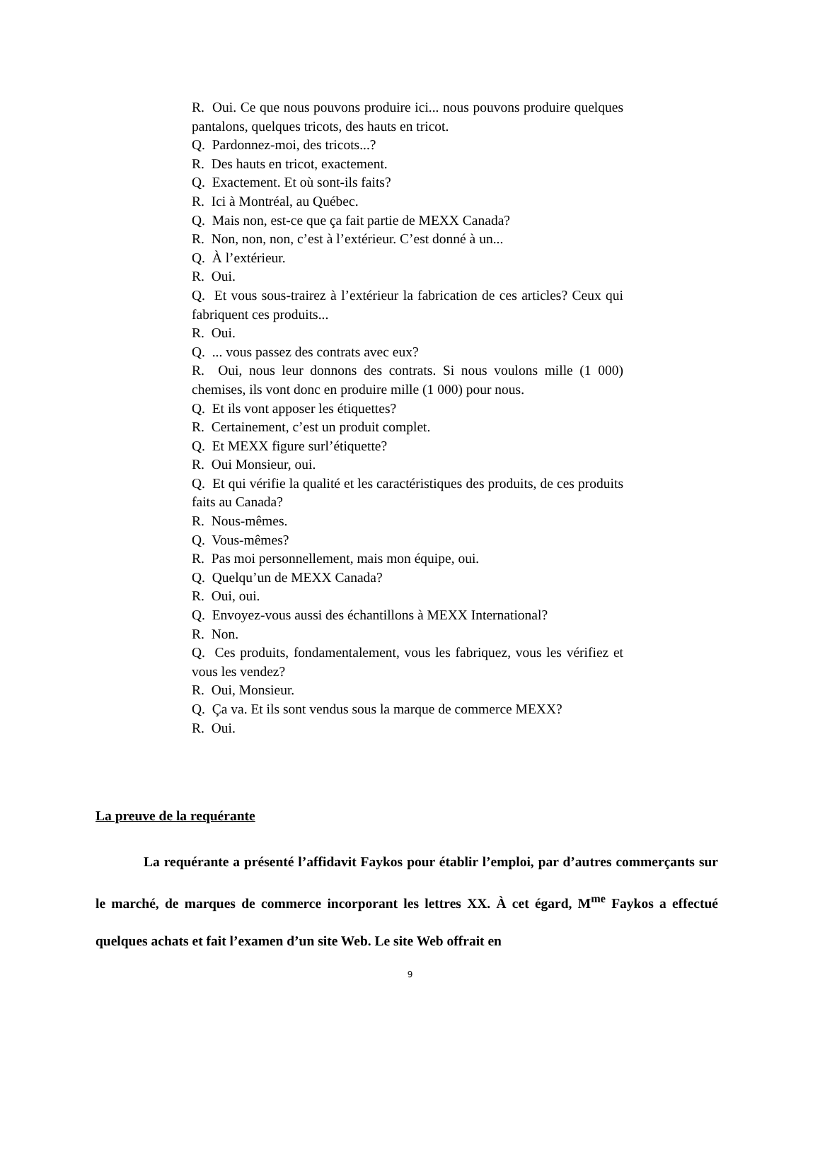R. Oui. Ce que nous pouvons produire ici... nous pouvons produire quelques pantalons, quelques tricots, des hauts en tricot.
Q. Pardonnez-moi, des tricots...?
R. Des hauts en tricot, exactement.
Q. Exactement. Et où sont-ils faits?
R. Ici à Montréal, au Québec.
Q. Mais non, est-ce que ça fait partie de MEXX Canada?
R. Non, non, non, c’est à l’extérieur. C’est donné à un...
Q. À l’extérieur.
R. Oui.
Q. Et vous sous-trairez à l’extérieur la fabrication de ces articles? Ceux qui fabriquent ces produits...
R. Oui.
Q. ... vous passez des contrats avec eux?
R. Oui, nous leur donnons des contrats. Si nous voulons mille (1 000) chemises, ils vont donc en produire mille (1 000) pour nous.
Q. Et ils vont apposer les étiquettes?
R. Certainement, c’est un produit complet.
Q. Et MEXX figure surl’étiquette?
R. Oui Monsieur, oui.
Q. Et qui vérifie la qualité et les caractéristiques des produits, de ces produits faits au Canada?
R. Nous-mêmes.
Q. Vous-mêmes?
R. Pas moi personnellement, mais mon équipe, oui.
Q. Quelqu’un de MEXX Canada?
R. Oui, oui.
Q. Envoyez-vous aussi des échantillons à MEXX International?
R. Non.
Q. Ces produits, fondamentalement, vous les fabriquez, vous les vérifiez et vous les vendez?
R. Oui, Monsieur.
Q. Ça va. Et ils sont vendus sous la marque de commerce MEXX?
R. Oui.
La preuve de la requérante
La requérante a présenté l’affidavit Faykos pour établir l’emploi, par d’autres commerçants sur le marché, de marques de commerce incorporant les lettres XX. À cet égard, M<sup>me</sup> Faykos a effectué quelques achats et fait l’examen d’un site Web. Le site Web offrait en
9